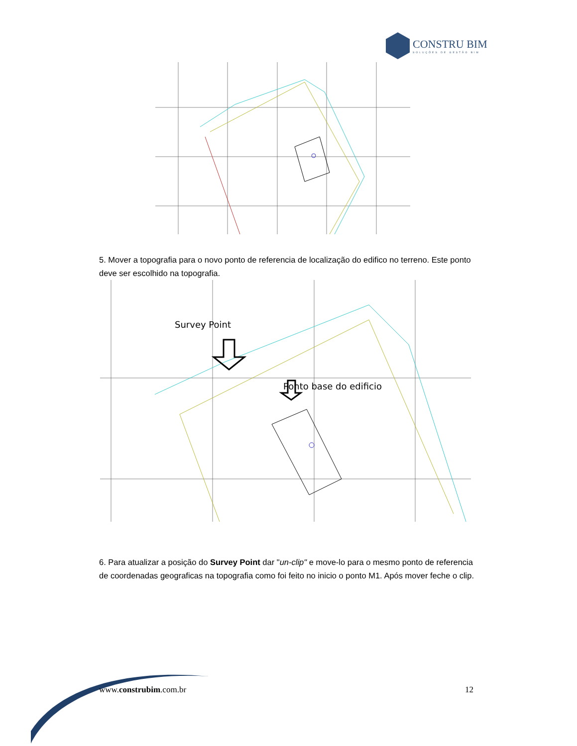CONSTRU BIM
SOLUÇÕES DE GESTÃO BIM
5. Mover a topografia para o novo ponto de referencia de localização do edifico no terreno. Este ponto deve ser escolhido na topografia.
Survey Point
Ponto base do edificio
6. Para atualizar a posição do Survey Point dar "un-clip" e move-lo para o mesmo ponto de referencia de coordenadas geograficas na topografia como foi feito no inicio o ponto M1. Após mover feche o clip.
www.construbim.com.br 12